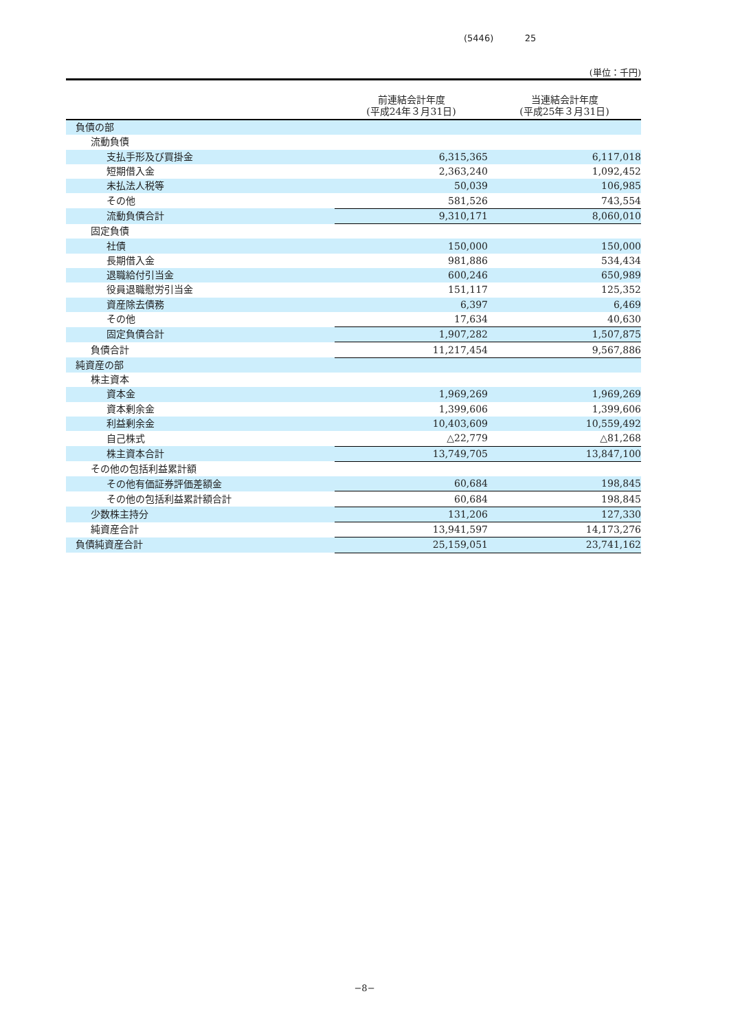(5446) 25
(単位：千円)
| | 前連結会計年度 (平成24年３月31日) | 当連結会計年度 (平成25年３月31日) |
| --- | --- | --- |
| 負債の部 | | |
| 流動負債 | | |
| 支払手形及び買掛金 | 6,315,365 | 6,117,018 |
| 短期借入金 | 2,363,240 | 1,092,452 |
| 未払法人税等 | 50,039 | 106,985 |
| その他 | 581,526 | 743,554 |
| 流動負債合計 | 9,310,171 | 8,060,010 |
| 固定負債 | | |
| 社債 | 150,000 | 150,000 |
| 長期借入金 | 981,886 | 534,434 |
| 退職給付引当金 | 600,246 | 650,989 |
| 役員退職慰労引当金 | 151,117 | 125,352 |
| 資産除去債務 | 6,397 | 6,469 |
| その他 | 17,634 | 40,630 |
| 固定負債合計 | 1,907,282 | 1,507,875 |
| 負債合計 | 11,217,454 | 9,567,886 |
| 純資産の部 | | |
| 株主資本 | | |
| 資本金 | 1,969,269 | 1,969,269 |
| 資本剰余金 | 1,399,606 | 1,399,606 |
| 利益剰余金 | 10,403,609 | 10,559,492 |
| 自己株式 | △22,779 | △81,268 |
| 株主資本合計 | 13,749,705 | 13,847,100 |
| その他の包括利益累計額 | | |
| その他有価証券評価差額金 | 60,684 | 198,845 |
| その他の包括利益累計額合計 | 60,684 | 198,845 |
| 少数株主持分 | 131,206 | 127,330 |
| 純資産合計 | 13,941,597 | 14,173,276 |
| 負債純資産合計 | 25,159,051 | 23,741,162 |
−8−